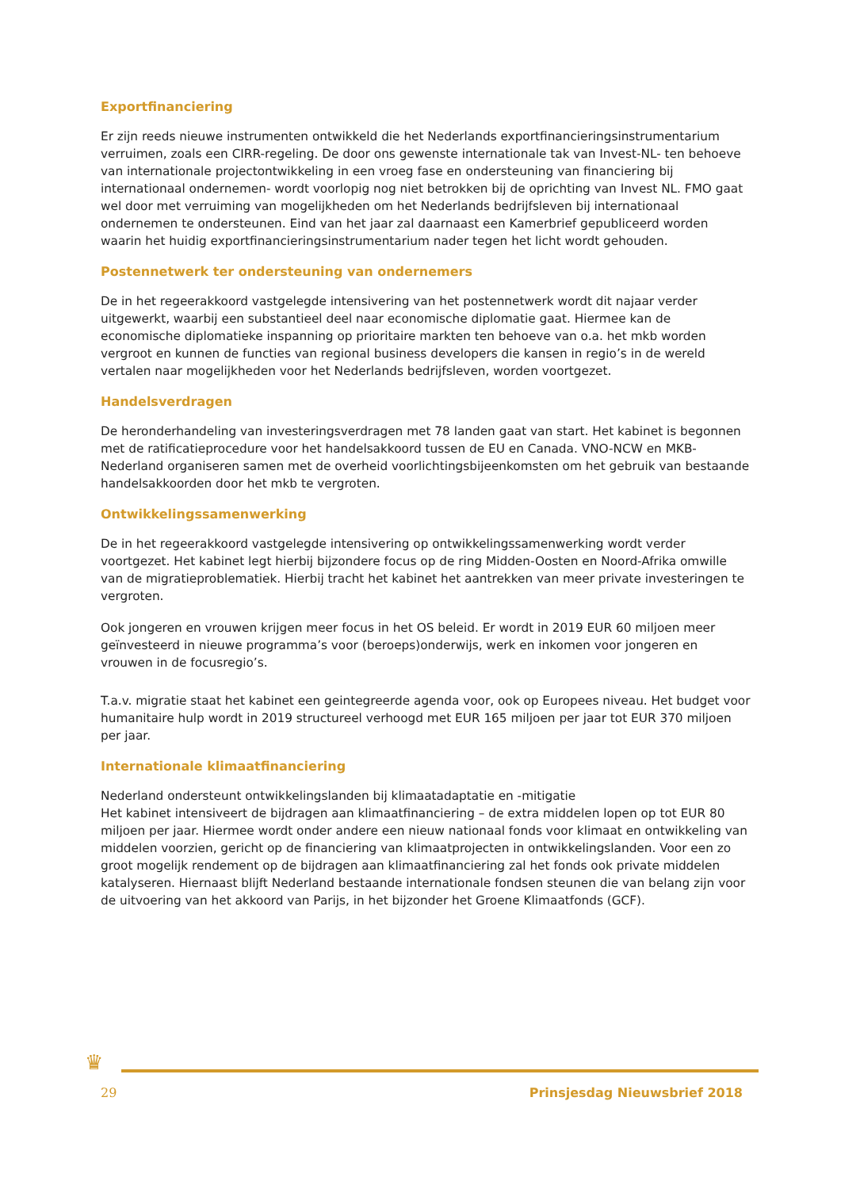Exportfinanciering
Er zijn reeds nieuwe instrumenten ontwikkeld die het Nederlands exportfinancieringsinstrumentarium verruimen, zoals een CIRR-regeling. De door ons gewenste internationale tak van Invest-NL- ten behoeve van internationale projectontwikkeling in een vroeg fase en ondersteuning van financiering bij internationaal ondernemen- wordt voorlopig nog niet betrokken bij de oprichting van Invest NL. FMO gaat wel door met verruiming van mogelijkheden om het Nederlands bedrijfsleven bij internationaal ondernemen te ondersteunen. Eind van het jaar zal daarnaast een Kamerbrief gepubliceerd worden waarin het huidig exportfinancieringsinstrumentarium nader tegen het licht wordt gehouden.
Postennetwerk ter ondersteuning van ondernemers
De in het regeerakkoord vastgelegde intensivering van het postennetwerk wordt dit najaar verder uitgewerkt, waarbij een substantieel deel naar economische diplomatie gaat. Hiermee kan de economische diplomatieke inspanning op prioritaire markten ten behoeve van o.a. het mkb worden vergroot en kunnen de functies van regional business developers die kansen in regio’s in de wereld vertalen naar mogelijkheden voor het Nederlands bedrijfsleven, worden voortgezet.
Handelsverdragen
De heronderhandeling van investeringsverdragen met 78 landen gaat van start. Het kabinet is begonnen met de ratificatieprocedure voor het handelsakkoord tussen de EU en Canada. VNO-NCW en MKB-Nederland organiseren samen met de overheid voorlichtingsbijeenkomsten om het gebruik van bestaande handelsakkoorden door het mkb te vergroten.
Ontwikkelingssamenwerking
De in het regeerakkoord vastgelegde intensivering op ontwikkelingssamenwerking wordt verder voortgezet. Het kabinet legt hierbij bijzondere focus op de ring Midden-Oosten en Noord-Afrika omwille van de migratieproblematiek. Hierbij tracht het kabinet het aantrekken van meer private investeringen te vergroten.
Ook jongeren en vrouwen krijgen meer focus in het OS beleid. Er wordt in 2019 EUR 60 miljoen meer geïnvesteerd in nieuwe programma’s voor (beroeps)onderwijs, werk en inkomen voor jongeren en vrouwen in de focusregio’s.
T.a.v. migratie staat het kabinet een geintegreerde agenda voor, ook op Europees niveau. Het budget voor humanitaire hulp wordt in 2019 structureel verhoogd met EUR 165 miljoen per jaar tot EUR 370 miljoen per jaar.
Internationale klimaatfinanciering
Nederland ondersteunt ontwikkelingslanden bij klimaatadaptatie en -mitigatie
Het kabinet intensiveert de bijdragen aan klimaatfinanciering – de extra middelen lopen op tot EUR 80 miljoen per jaar. Hiermee wordt onder andere een nieuw nationaal fonds voor klimaat en ontwikkeling van middelen voorzien, gericht op de financiering van klimaatprojecten in ontwikkelingslanden. Voor een zo groot mogelijk rendement op de bijdragen aan klimaatfinanciering zal het fonds ook private middelen katalyseren. Hiernaast blijft Nederland bestaande internationale fondsen steunen die van belang zijn voor de uitvoering van het akkoord van Parijs, in het bijzonder het Groene Klimaatfonds (GCF).
♛
29 Prinsjesdag Nieuwsbrief 2018